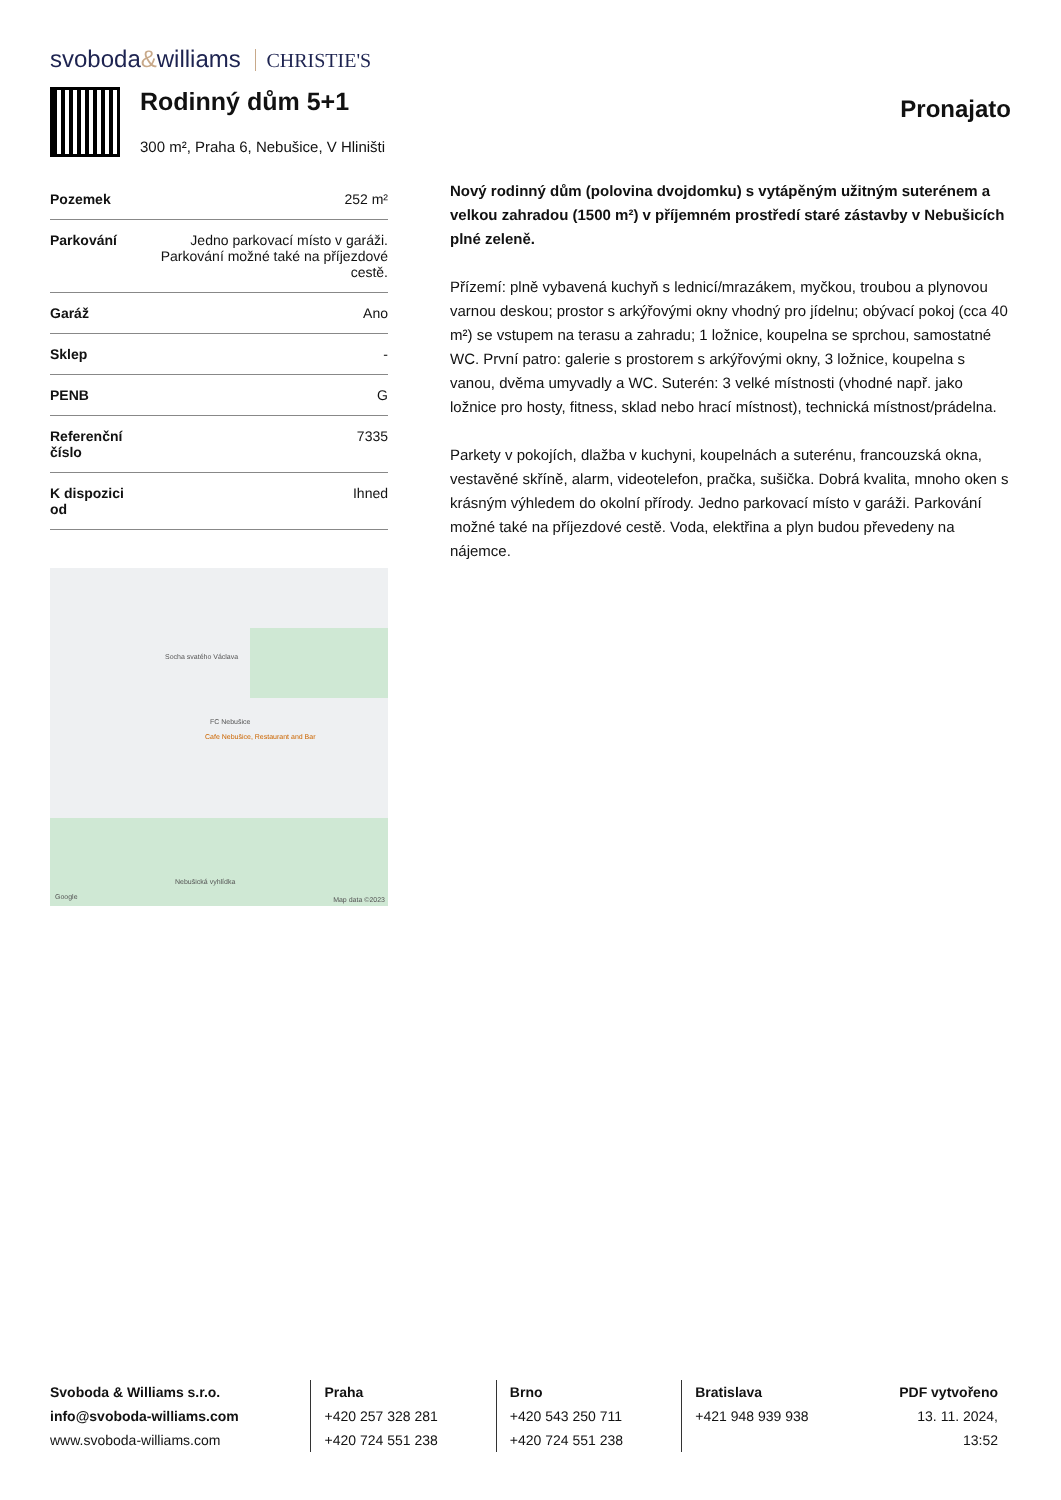svoboda&williams CHRISTIE'S
Rodinný dům 5+1
300 m², Praha 6, Nebušice, V Hliništi
Pronajato
| Pozemek | 252 m² |
| Parkování | Jedno parkovací místo v garáži. Parkování možné také na příjezdové cestě. |
| Garáž | Ano |
| Sklep | - |
| PENB | G |
| Referenční číslo | 7335 |
| K dispozici od | Ihned |
Socha svatého Václava
FC Nebušice
Cafe Nebušice, Restaurant and Bar
Nebušická vyhlídka
Google Map data ©2023
Nový rodinný dům (polovina dvojdomku) s vytápěným užitným suterénem a velkou zahradou (1500 m²) v příjemném prostředí staré zástavby v Nebušicích plné zeleně.
Přízemí: plně vybavená kuchyň s lednicí/mrazákem, myčkou, troubou a plynovou varnou deskou; prostor s arkýřovými okny vhodný pro jídelnu; obývací pokoj (cca 40 m²) se vstupem na terasu a zahradu; 1 ložnice, koupelna se sprchou, samostatné WC. První patro: galerie s prostorem s arkýřovými okny, 3 ložnice, koupelna s vanou, dvěma umyvadly a WC. Suterén: 3 velké místnosti (vhodné např. jako ložnice pro hosty, fitness, sklad nebo hrací místnost), technická místnost/prádelna.
Parkety v pokojích, dlažba v kuchyni, koupelnách a suterénu, francouzská okna, vestavěné skříně, alarm, videotelefon, pračka, sušička. Dobrá kvalita, mnoho oken s krásným výhledem do okolní přírody. Jedno parkovací místo v garáži. Parkování možné také na příjezdové cestě. Voda, elektřina a plyn budou převedeny na nájemce.
Svoboda & Williams s.r.o.
info@svoboda-williams.com
www.svoboda-williams.com
Praha
+420 257 328 281
+420 724 551 238
Brno
+420 543 250 711
+420 724 551 238
Bratislava
+421 948 939 938
PDF vytvořeno
13. 11. 2024, 13:52